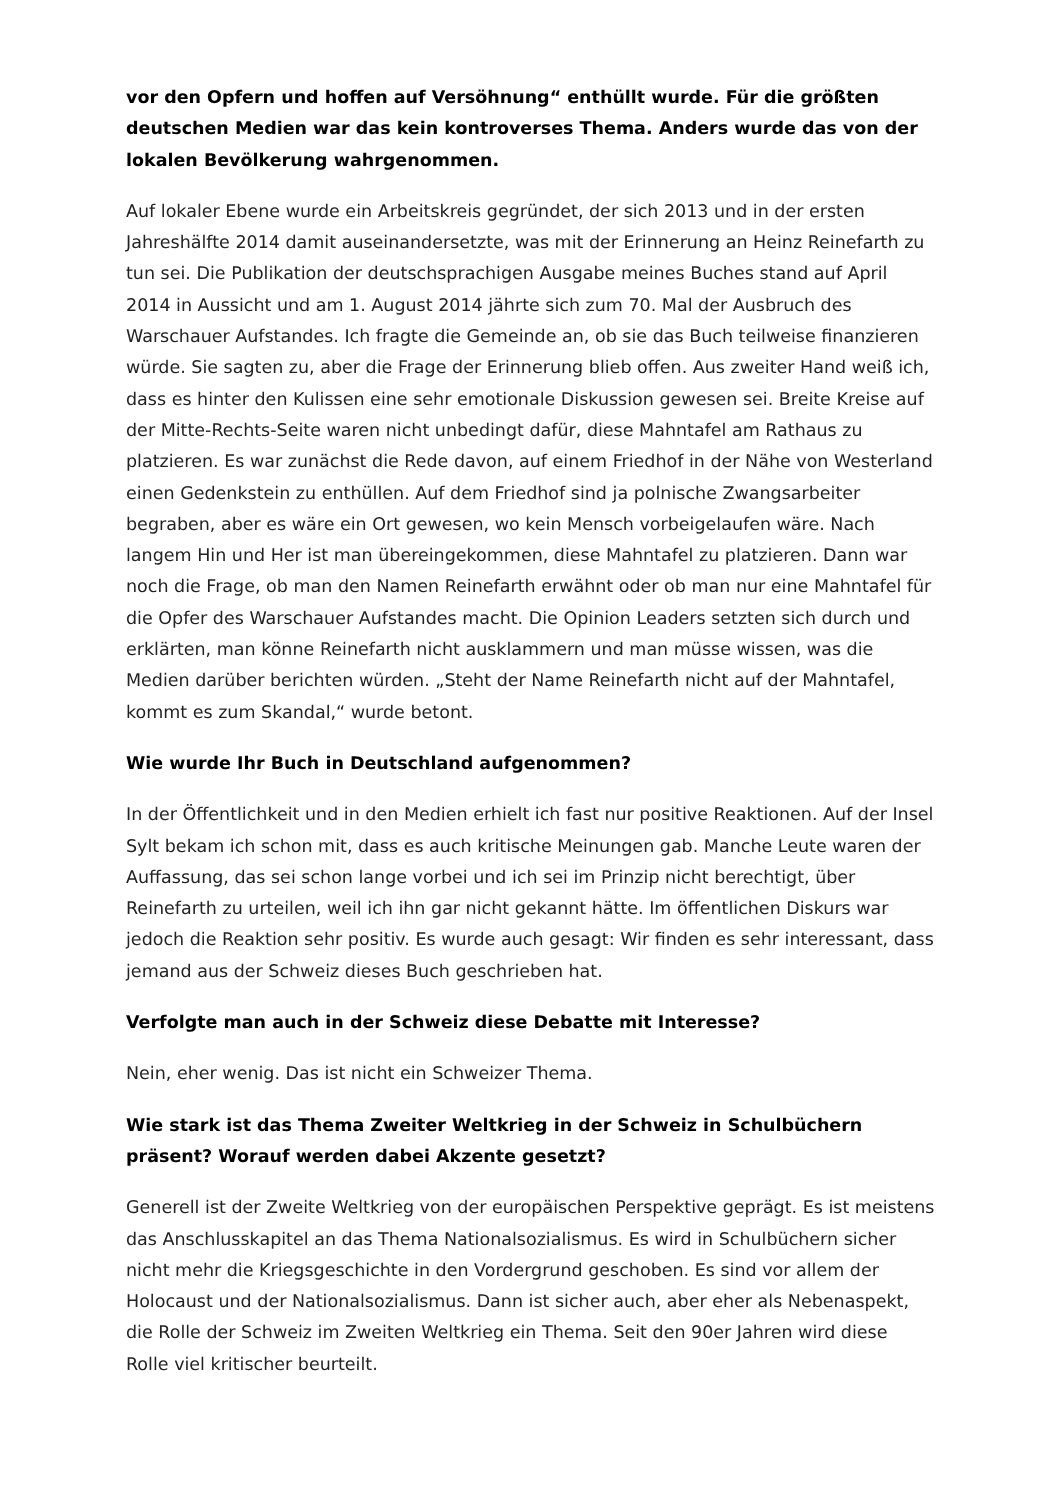vor den Opfern und hoffen auf Versöhnung“ enthüllt wurde. Für die größten deutschen Medien war das kein kontroverses Thema. Anders wurde das von der lokalen Bevölkerung wahrgenommen.
Auf lokaler Ebene wurde ein Arbeitskreis gegründet, der sich 2013 und in der ersten Jahreshälfte 2014 damit auseinandersetzte, was mit der Erinnerung an Heinz Reinefarth zu tun sei. Die Publikation der deutschsprachigen Ausgabe meines Buches stand auf April 2014 in Aussicht und am 1. August 2014 jährte sich zum 70. Mal der Ausbruch des Warschauer Aufstandes. Ich fragte die Gemeinde an, ob sie das Buch teilweise finanzieren würde. Sie sagten zu, aber die Frage der Erinnerung blieb offen. Aus zweiter Hand weiß ich, dass es hinter den Kulissen eine sehr emotionale Diskussion gewesen sei. Breite Kreise auf der Mitte-Rechts-Seite waren nicht unbedingt dafür, diese Mahntafel am Rathaus zu platzieren. Es war zunächst die Rede davon, auf einem Friedhof in der Nähe von Westerland einen Gedenkstein zu enthüllen. Auf dem Friedhof sind ja polnische Zwangsarbeiter begraben, aber es wäre ein Ort gewesen, wo kein Mensch vorbeigelaufen wäre. Nach langem Hin und Her ist man übereingekommen, diese Mahntafel zu platzieren. Dann war noch die Frage, ob man den Namen Reinefarth erwähnt oder ob man nur eine Mahntafel für die Opfer des Warschauer Aufstandes macht. Die Opinion Leaders setzten sich durch und erklärten, man könne Reinefarth nicht ausklammern und man müsse wissen, was die Medien darüber berichten würden. „Steht der Name Reinefarth nicht auf der Mahntafel, kommt es zum Skandal,“ wurde betont.
Wie wurde Ihr Buch in Deutschland aufgenommen?
In der Öffentlichkeit und in den Medien erhielt ich fast nur positive Reaktionen. Auf der Insel Sylt bekam ich schon mit, dass es auch kritische Meinungen gab. Manche Leute waren der Auffassung, das sei schon lange vorbei und ich sei im Prinzip nicht berechtigt, über Reinefarth zu urteilen, weil ich ihn gar nicht gekannt hätte. Im öffentlichen Diskurs war jedoch die Reaktion sehr positiv. Es wurde auch gesagt: Wir finden es sehr interessant, dass jemand aus der Schweiz dieses Buch geschrieben hat.
Verfolgte man auch in der Schweiz diese Debatte mit Interesse?
Nein, eher wenig. Das ist nicht ein Schweizer Thema.
Wie stark ist das Thema Zweiter Weltkrieg in der Schweiz in Schulbüchern präsent? Worauf werden dabei Akzente gesetzt?
Generell ist der Zweite Weltkrieg von der europäischen Perspektive geprägt. Es ist meistens das Anschlusskapitel an das Thema Nationalsozialismus. Es wird in Schulbüchern sicher nicht mehr die Kriegsgeschichte in den Vordergrund geschoben. Es sind vor allem der Holocaust und der Nationalsozialismus. Dann ist sicher auch, aber eher als Nebenaspekt, die Rolle der Schweiz im Zweiten Weltkrieg ein Thema. Seit den 90er Jahren wird diese Rolle viel kritischer beurteilt.